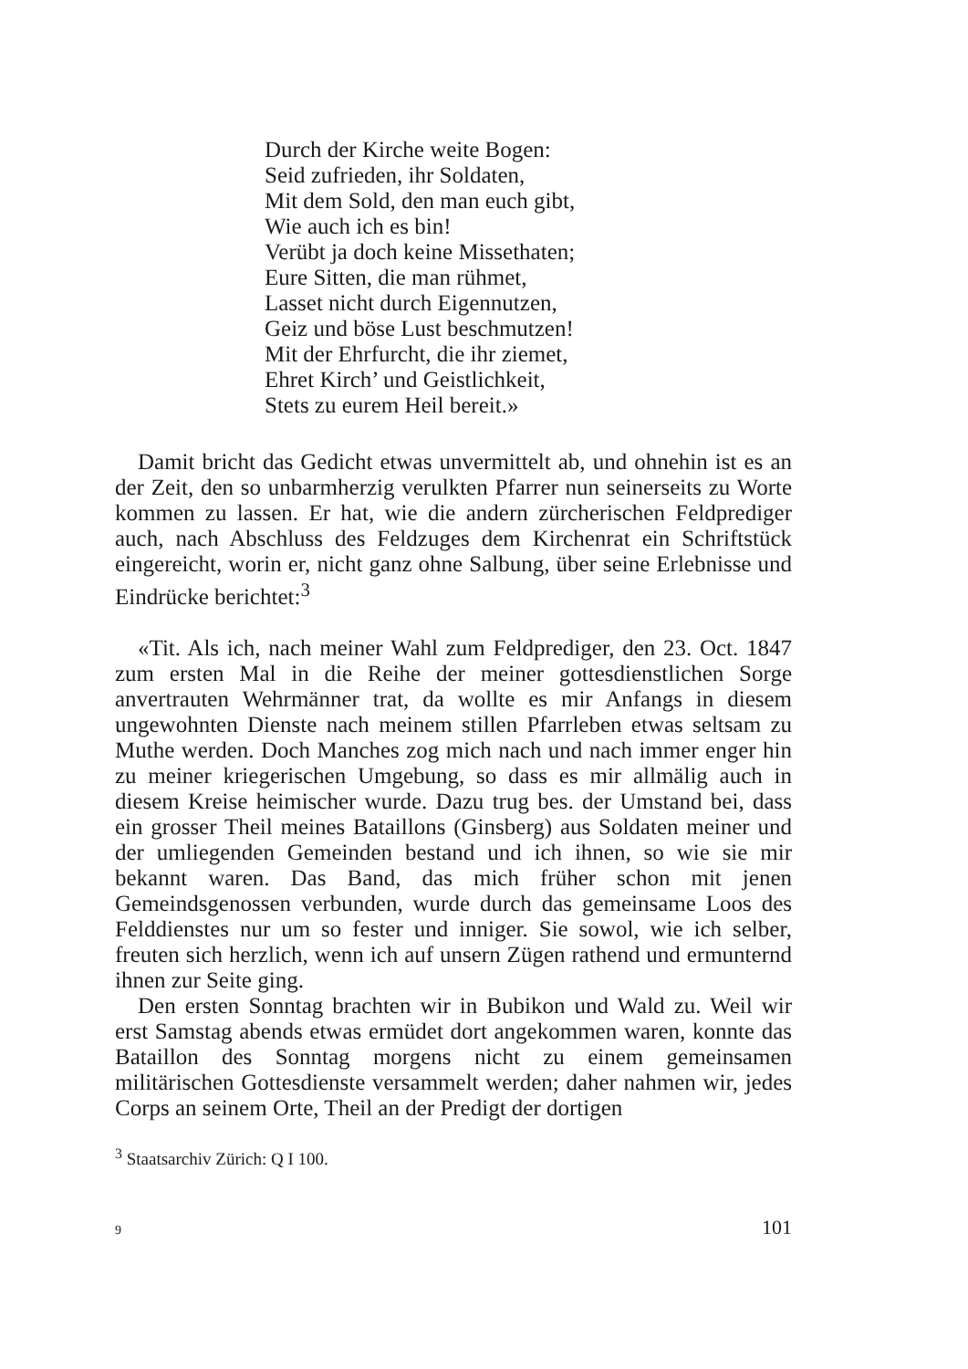Durch der Kirche weite Bogen:
Seid zufrieden, ihr Soldaten,
Mit dem Sold, den man euch gibt,
Wie auch ich es bin!
Verübt ja doch keine Missethaten;
Eure Sitten, die man rühmet,
Lasset nicht durch Eigennutzen,
Geiz und böse Lust beschmutzen!
Mit der Ehrfurcht, die ihr ziemet,
Ehret Kirch’ und Geistlichkeit,
Stets zu eurem Heil bereit.»
Damit bricht das Gedicht etwas unvermittelt ab, und ohnehin ist es an der Zeit, den so unbarmherzig verulkten Pfarrer nun seinerseits zu Worte kommen zu lassen. Er hat, wie die andern zürcherischen Feldprediger auch, nach Abschluss des Feldzuges dem Kirchenrat ein Schriftstück eingereicht, worin er, nicht ganz ohne Salbung, über seine Erlebnisse und Eindrücke berichtet:<sup>3</sup>
«Tit. Als ich, nach meiner Wahl zum Feldprediger, den 23. Oct. 1847 zum ersten Mal in die Reihe der meiner gottesdienstlichen Sorge anvertrauten Wehrmänner trat, da wollte es mir Anfangs in diesem ungewohnten Dienste nach meinem stillen Pfarrleben etwas seltsam zu Muthe werden. Doch Manches zog mich nach und nach immer enger hin zu meiner kriegerischen Umgebung, so dass es mir allmälig auch in diesem Kreise heimischer wurde. Dazu trug bes. der Umstand bei, dass ein grosser Theil meines Bataillons (Ginsberg) aus Soldaten meiner und der umliegenden Gemeinden bestand und ich ihnen, so wie sie mir bekannt waren. Das Band, das mich früher schon mit jenen Gemeindsgenossen verbunden, wurde durch das gemeinsame Loos des Felddienstes nur um so fester und inniger. Sie sowol, wie ich selber, freuten sich herzlich, wenn ich auf unsern Zügen rathend und ermunternd ihnen zur Seite ging.
Den ersten Sonntag brachten wir in Bubikon und Wald zu. Weil wir erst Samstag abends etwas ermüdet dort angekommen waren, konnte das Bataillon des Sonntag morgens nicht zu einem gemeinsamen militärischen Gottesdienste versammelt werden; daher nahmen wir, jedes Corps an seinem Orte, Theil an der Predigt der dortigen
<sup>3</sup> Staatsarchiv Zürich: Q I 100.
9 101